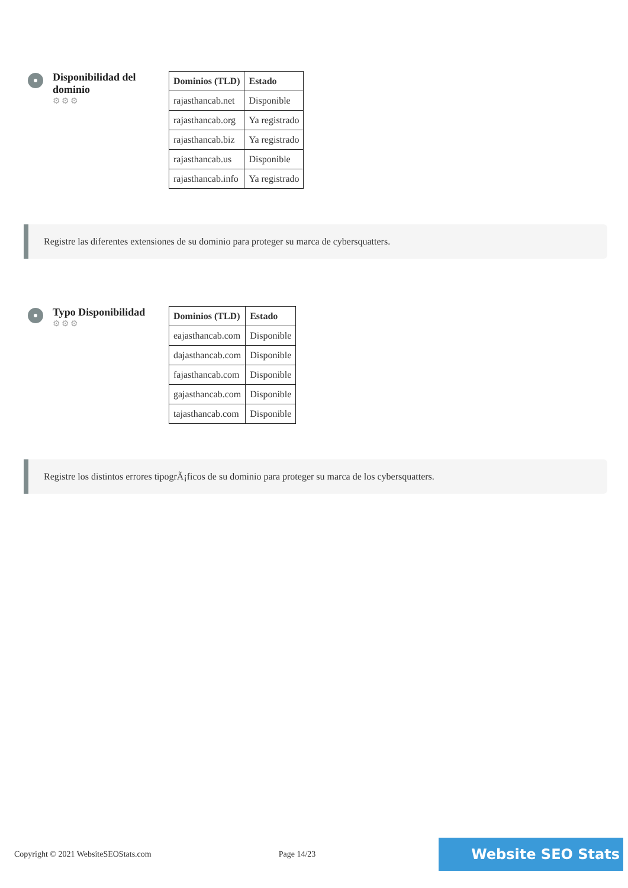Disponibilidad del dominio
⚙⚙⚙
| Dominios (TLD) | Estado |
| --- | --- |
| rajasthancab.net | Disponible |
| rajasthancab.org | Ya registrado |
| rajasthancab.biz | Ya registrado |
| rajasthancab.us | Disponible |
| rajasthancab.info | Ya registrado |
Registre las diferentes extensiones de su dominio para proteger su marca de cybersquatters.
Typo Disponibilidad
⚙⚙⚙
| Dominios (TLD) | Estado |
| --- | --- |
| eajasthancab.com | Disponible |
| dajasthancab.com | Disponible |
| fajasthancab.com | Disponible |
| gajasthancab.com | Disponible |
| tajasthancab.com | Disponible |
Registre los distintos errores tipogrÃ¡ficos de su dominio para proteger su marca de los cybersquatters.
Copyright © 2021 WebsiteSEOStats.com Page 14/23 Website SEO Stats